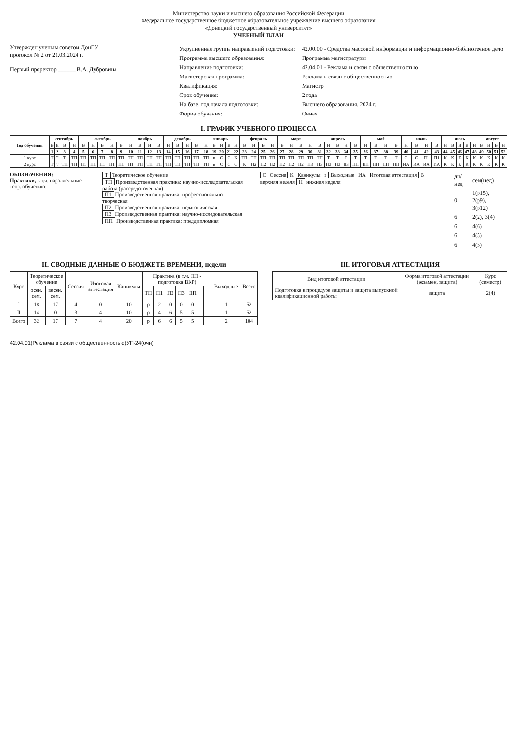Министерство науки и высшего образования Российской Федерации
Федеральное государственное бюджетное образовательное учреждение высшего образования
«Донецкий государственный университет»
УЧЕБНЫЙ ПЛАН
Утвержден ученым советом ДонГУ
протокол № 2 от 21.03.2024 г.
Первый проректор ______ В.А. Дубровина
| Укрупненная группа направлений подготовки: | 42.00.00 - Средства массовой информации и информационно-библиотечное дело |
| Программа высшего образования: | Программа магистратуры |
| Направление подготовки: | 42.04.01 - Реклама и связи с общественностью |
| Магистерская программа: | Реклама и связи с общественностью |
| Квалификация: | Магистр |
| Срок обучения: | 2 года |
| На базе, год начала подготовки: | Высшего образования, 2024 г. |
| Форма обучения: | Очная |
I. ГРАФИК УЧЕБНОГО ПРОЦЕССА
| Год обучения | сентябрь | | | | октябрь | | | | | ноябрь | | | | декабрь | | | | январь | | | | | февраль | | | | март | | | | апрель | | | | | май | | | | июнь | | | | июль | | | | | август | | | |
| --- | --- | --- | --- | --- | --- | --- | --- | --- | --- | --- | --- | --- | --- | --- | --- | --- | --- | --- | --- | --- | --- | --- | --- | --- | --- | --- | --- | --- | --- | --- | --- | --- | --- | --- | --- | --- | --- | --- | --- | --- | --- | --- | --- | --- | --- | --- | --- | --- | --- | --- | --- | --- |
| | В | Н | В | Н | В | Н | В | Н | В | Н | В | Н | В | Н | В | Н | В | Н | В | Н | В | Н | В | Н | В | Н | В | Н | В | Н | В | Н | В | Н | В | Н | В | Н | В | Н | В | Н | В | Н | В | Н | В | Н | В | Н | В | Н |
| | 1 | 2 | 3 | 4 | 5 | 6 | 7 | 8 | 9 | 10 | 11 | 12 | 13 | 14 | 15 | 16 | 17 | 18 | 19 | 20 | 21 | 22 | 23 | 24 | 25 | 26 | 27 | 28 | 29 | 30 | 31 | 32 | 33 | 34 | 35 | 36 | 37 | 38 | 39 | 40 | 41 | 42 | 43 | 44 | 45 | 46 | 47 | 48 | 49 | 50 | 51 | 52 |
| 1 курс | Т | Т | Т | ТП | ТП | ТП | ТП | ТП | ТП | ТП | ТП | ТП | ТП | ТП | ТП | ТП | ТП | ТП | в | С | С | К | ТП | ТП | ТП | ТП | ТП | ТП | ТП | ТП | ТП | Т | Т | Т | Т | Т | Т | Т | Т | С | С | П1 | П1 | К | К | К | К | К | К | К | К | К |
| 2 курс | Т | Т | ТП | ТП | П1 | П1 | П1 | П1 | П1 | П1 | ТП | ТП | ТП | ТП | ТП | ТП | ТП | ТП | в | С | С | С | К | П2 | П2 | П2 | П2 | П2 | П2 | П3 | П3 | П3 | П3 | П3 | ПП | ПП | ПП | ПП | ПП | ИА | ИА | ИА | ИА | К | К | К | К | К | К | К | К | К |
ОБОЗНАЧЕНИЯ:
Практики, в т.ч. параллельные теор. обучению:
Т Теоретическое обучение
ТП Производственная практика: научно-исследовательская работа (рассредоточенная)
П1 Производственная практика: профессионально-творческая
П2 Производственная практика: педагогическая
П3 Производственная практика: научно-исследовательская
ПП Производственная практика: преддипломная
С Сессия К Каникулы в Выходные ИА Итоговая аттестация В верхняя неделя Н нижняя неделя
| дн/нед | сем(нед) |
| 0 | 1(р15), 2(р9), 3(р12) |
| 6 | 2(2), 3(4) |
| 6 | 4(6) |
| 6 | 4(5) |
| 6 | 4(5) |
II. СВОДНЫЕ ДАННЫЕ О БЮДЖЕТЕ ВРЕМЕНИ, недели
| Курс | Теоретическое обучение | | Сессия | Итоговая аттестация | Каникулы | Практика (в т.ч. ПП - подготовка ВКР) | | | | | | | | Выходные | Всего |
| --- | --- | --- | --- | --- | --- | --- | --- | --- | --- | --- | --- | --- | --- | --- | --- |
| | осен. сем. | весен. сем. | | | | ТП | П1 | П2 | П3 | ПП | | | | | |
| I | 18 | 17 | 4 | 0 | 10 | р | 2 | 0 | 0 | 0 | | | | 1 | 52 |
| II | 14 | 0 | 3 | 4 | 10 | р | 4 | 6 | 5 | 5 | | | | 1 | 52 |
| Всего | 32 | 17 | 7 | 4 | 20 | р | 6 | 6 | 5 | 5 | | | | 2 | 104 |
III. ИТОГОВАЯ АТТЕСТАЦИЯ
| Вид итоговой аттестации | Форма итоговой аттестации (экзамен, защита) | Курс (семестр) |
| --- | --- | --- |
| Подготовка к процедуре защиты и защита выпускной квалификационной работы | защита | 2(4) |
42.04.01(Реклама и связи с общественностью)УП-24(очн)